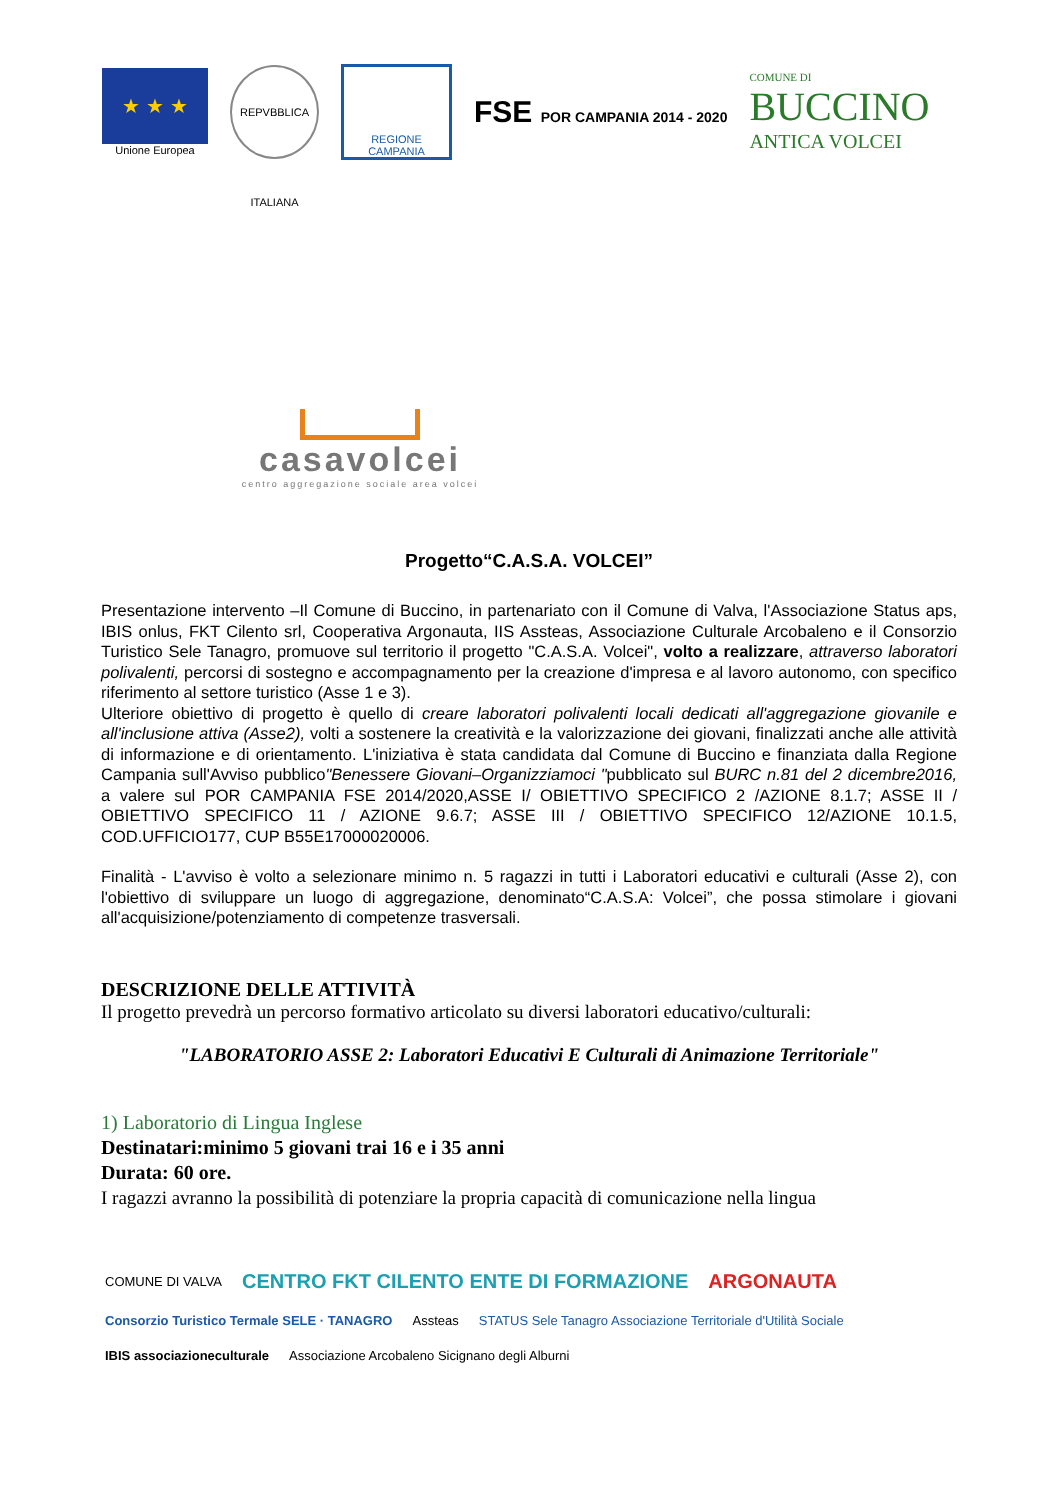★ ★ ★
Unione Europea
REPVBBLICA ITALIANA
REGIONE CAMPANIA
FSE POR CAMPANIA 2014 - 2020
COMUNE DI
BUCCINO
ANTICA VOLCEI
casavolcei
centro aggregazione sociale area volcei
Progetto“C.A.S.A. VOLCEI”
Presentazione intervento –Il Comune di Buccino, in partenariato con il Comune di Valva, l'Associazione Status aps, IBIS onlus, FKT Cilento srl, Cooperativa Argonauta, IIS Assteas, Associazione Culturale Arcobaleno e il Consorzio Turistico Sele Tanagro, promuove sul territorio il progetto "C.A.S.A. Volcei", volto a realizzare, attraverso laboratori polivalenti, percorsi di sostegno e accompagnamento per la creazione d'impresa e al lavoro autonomo, con specifico riferimento al settore turistico (Asse 1 e 3).
Ulteriore obiettivo di progetto è quello di creare laboratori polivalenti locali dedicati all'aggregazione giovanile e all'inclusione attiva (Asse2), volti a sostenere la creatività e la valorizzazione dei giovani, finalizzati anche alle attività di informazione e di orientamento. L'iniziativa è stata candidata dal Comune di Buccino e finanziata dalla Regione Campania sull'Avviso pubblico"Benessere Giovani–Organizziamoci "pubblicato sul BURC n.81 del 2 dicembre2016, a valere sul POR CAMPANIA FSE 2014/2020,ASSE I/ OBIETTIVO SPECIFICO 2 /AZIONE 8.1.7; ASSE II / OBIETTIVO SPECIFICO 11 / AZIONE 9.6.7; ASSE III / OBIETTIVO SPECIFICO 12/AZIONE 10.1.5, COD.UFFICIO177, CUP B55E17000020006.
Finalità - L'avviso è volto a selezionare minimo n. 5 ragazzi in tutti i Laboratori educativi e culturali (Asse 2), con l'obiettivo di sviluppare un luogo di aggregazione, denominato“C.A.S.A: Volcei”, che possa stimolare i giovani all'acquisizione/potenziamento di competenze trasversali.
DESCRIZIONE DELLE ATTIVITÀ
Il progetto prevedrà un percorso formativo articolato su diversi laboratori educativo/culturali:
"LABORATORIO ASSE 2: Laboratori Educativi E Culturali di Animazione Territoriale"
1) Laboratorio di Lingua Inglese
Destinatari:minimo 5 giovani trai 16 e i 35 anni
Durata: 60 ore.
I ragazzi avranno la possibilità di potenziare la propria capacità di comunicazione nella lingua
COMUNE DI VALVA CENTRO FKT CILENTO ENTE DI FORMAZIONE ARGONAUTA Consorzio Turistico Termale SELE · TANAGRO Assteas STATUS Sele Tanagro Associazione Territoriale d'Utilità Sociale IBIS associazioneculturale Associazione Arcobaleno Sicignano degli Alburni